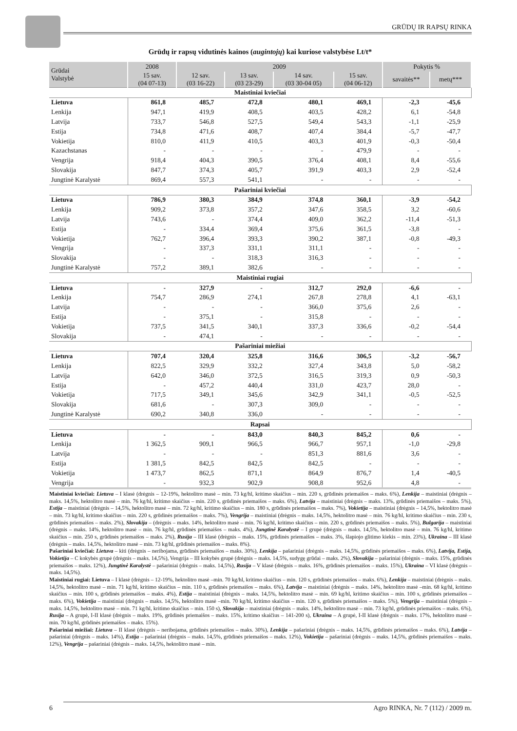GRŪDŲ IR RAPSŲ RINKA
Grūdų ir rapsų vidutinės kainos (augintojų) kai kuriose valstybėse Lt/t*
| Grūdai Valstybė | 2008 | 2009 | | | | Pokytis % | |
| --- | --- | --- | --- | --- | --- | --- | --- |
| | 15 sav. (04 07-13) | 12 sav. (03 16-22) | 13 sav. (03 23-29) | 14 sav. (03 30-04 05) | 15 sav. (04 06-12) | savaitės** | metų*** |
| Maistiniai kviečiai | | | | | | | |
| Lietuva | 861,8 | 485,7 | 472,8 | 480,1 | 469,1 | -2,3 | -45,6 |
| Lenkija | 947,1 | 419,9 | 408,5 | 403,5 | 428,2 | 6,1 | -54,8 |
| Latvija | 733,7 | 546,8 | 527,5 | 549,4 | 543,3 | -1,1 | -25,9 |
| Estija | 734,8 | 471,6 | 408,7 | 407,4 | 384,4 | -5,7 | -47,7 |
| Vokietija | 810,0 | 411,9 | 410,5 | 403,3 | 401,9 | -0,3 | -50,4 |
| Kazachstanas | - | - | - | - | 479,9 | - | - |
| Vengrija | 918,4 | 404,3 | 390,5 | 376,4 | 408,1 | 8,4 | -55,6 |
| Slovakija | 847,7 | 374,3 | 405,7 | 391,9 | 403,3 | 2,9 | -52,4 |
| Jungtinė Karalystė | 869,4 | 557,3 | 541,1 | - | - | - | - |
| Pašariniai kviečiai | | | | | | | |
| Lietuva | 786,9 | 380,3 | 384,9 | 374,8 | 360,1 | -3,9 | -54,2 |
| Lenkija | 909,2 | 373,8 | 357,2 | 347,6 | 358,5 | 3,2 | -60,6 |
| Latvija | 743,6 | - | 374,4 | 409,0 | 362,2 | -11,4 | -51,3 |
| Estija | - | 334,4 | 369,4 | 375,6 | 361,5 | -3,8 | - |
| Vokietija | 762,7 | 396,4 | 393,3 | 390,2 | 387,1 | -0,8 | -49,3 |
| Vengrija | - | 337,3 | 331,1 | 311,1 | - | - | - |
| Slovakija | - | - | 318,3 | 316,3 | - | - | - |
| Jungtinė Karalystė | 757,2 | 389,1 | 382,6 | - | - | - | - |
| Maistiniai rugiai | | | | | | | |
| Lietuva | - | 327,9 | - | 312,7 | 292,0 | -6,6 | - |
| Lenkija | 754,7 | 286,9 | 274,1 | 267,8 | 278,8 | 4,1 | -63,1 |
| Latvija | - | - | - | 366,0 | 375,6 | 2,6 | - |
| Estija | - | 375,1 | - | 315,8 | - | - | - |
| Vokietija | 737,5 | 341,5 | 340,1 | 337,3 | 336,6 | -0,2 | -54,4 |
| Slovakija | - | 474,1 | - | - | - | - | - |
| Pašariniai miežiai | | | | | | | |
| Lietuva | 707,4 | 320,4 | 325,8 | 316,6 | 306,5 | -3,2 | -56,7 |
| Lenkija | 822,5 | 329,9 | 332,2 | 327,4 | 343,8 | 5,0 | -58,2 |
| Latvija | 642,0 | 346,0 | 372,5 | 316,5 | 319,3 | 0,9 | -50,3 |
| Estija | - | 457,2 | 440,4 | 331,0 | 423,7 | 28,0 | - |
| Vokietija | 717,5 | 349,1 | 345,6 | 342,9 | 341,1 | -0,5 | -52,5 |
| Slovakija | 681,6 | - | 307,3 | 309,0 | - | - | - |
| Jungtinė Karalystė | 690,2 | 340,8 | 336,0 | - | - | - | - |
| Rapsai | | | | | | | |
| Lietuva | - | - | 843,0 | 840,3 | 845,2 | 0,6 | - |
| Lenkija | 1 362,5 | 909,1 | 966,5 | 966,7 | 957,1 | -1,0 | -29,8 |
| Latvija | - | - | - | 851,3 | 881,6 | 3,6 | - |
| Estija | 1 381,5 | 842,5 | 842,5 | 842,5 | - | - | - |
| Vokietija | 1 473,7 | 862,5 | 871,1 | 864,9 | 876,7 | 1,4 | -40,5 |
| Vengrija | - | 932,3 | 902,9 | 908,8 | 952,6 | 4,8 | - |
Maistiniai kviečiai: Lietuva – I klasė (drėgnis – 12-19%, hektolitro masė – min. 73 kg/hl, kritimo skaičius – min. 220 s, grūdinės priemaišos – maks. 6%), Lenkija – maistiniai (drėgnis – maks. 14,5%, hektolitro masė – min. 76 kg/hl, kritimo skaičius – min. 220 s, grūdinės priemaišos – maks. 6%), Latvija – maistiniai (drėgnis – maks. 13%, grūdinės priemaišos – maks. 5%), Estija – maistiniai (drėgnis – 14,5%, hektolitro masė – min. 72 kg/hl, kritimo skaičius – min. 180 s, grūdinės priemaišos – maks. 7%), Vokietija – maistiniai (drėgnis – 14,5%, hektolitro masė – min. 73 kg/hl, kritimo skaičius – min. 220 s, grūdinės priemaišos – maks. 7%), Vengrija – maistiniai (drėgnis – maks. 14,5%, hektolitro masė – min. 76 kg/hl, kritimo skaičius – min. 230 s, grūdinės priemaišos – maks. 2%), Slovakija – (drėgnis – maks. 14%, hektolitro masė – min. 76 kg/hl, kritimo skaičius – min. 220 s, grūdinės priemaišos – maks. 5%), Bulgarija – maistiniai (drėgnis – maks. 14%, hektolitro masė – min. 76 kg/hl, grūdinės priemaišos – maks. 4%), Jungtinė Karalystė – I grupė (drėgnis – maks. 14,5%, hektolitro masė – min. 76 kg/hl, kritimo skaičius – min. 250 s, grūdinės priemaišos – maks. 2%), Rusija – III klasė (drėgnis – maks. 15%, grūdinės priemaišos – maks. 3%, šlapiojo glitimo kiekis – min. 23%), Ukraina – III klasė (drėgnis – maks. 14,5%, hektolitro masė – min. 73 kg/hl, grūdinės priemaišos – maks. 8%).
Pašariniai kviečiai: Lietuva – kiti (drėgnis – neribojama, grūdinės priemaišos – maks. 30%), Lenkija – pašariniai (drėgnis – maks. 14,5%, grūdinės priemaišos – maks. 6%), Latvija, Estija, Vokietija – C kokybės grupė (drėgnis – maks. 14,5%), Vengrija – III kokybės grupė (drėgnis – maks. 14,5%, sudygę grūdai – maks. 2%), Slovakija – pašariniai (drėgnis – maks. 15%, grūdinės priemaišos – maks. 12%), Jungtinė Karalystė – pašariniai (drėgnis – maks. 14,5%), Rusija – V klasė (drėgnis – maks. 16%, grūdinės priemaišos – maks. 15%), Ukraina – VI klasė (drėgnis – maks. 14,5%).
Maistiniai rugiai: Lietuva – I klasė (drėgnis – 12-19%, hektolitro masė –min. 70 kg/hl, kritimo skaičius – min. 120 s, grūdinės priemaišos – maks. 6%), Lenkija – maistiniai (drėgnis – maks. 14,5%, hektolitro masė – min. 71 kg/hl, kritimo skaičius – min. 110 s, grūdinės priemaišos – maks. 6%), Latvija – maistiniai (drėgnis – maks. 14%, hektolitro masė –min. 68 kg/hl, kritimo skaičius – min. 100 s, grūdinės priemaišos – maks. 4%), Estija – maistiniai (drėgnis – maks. 14,5%, hektolitro masė – min. 69 kg/hl, kritimo skaičius – min. 100 s, grūdinės priemaišos – maks. 6%), Vokietija – maistiniai (drėgnis – maks. 14,5%, hektolitro masė –min. 70 kg/hl, kritimo skaičius – min. 120 s, grūdinės priemaišos – maks. 5%), Vengrija – maistiniai (drėgnis – maks. 14,5%, hektolitro masė – min. 71 kg/hl, kritimo skaičius – min. 150 s), Slovakija – maistiniai (drėgnis – maks. 14%, hektolitro masė – min. 73 kg/hl, grūdinės priemaišos – maks. 6%), Rusija – A grupė, I-II klasė (drėgnis – maks. 19%, grūdinės priemaišos – maks. 15%, kritimo skaičius – 141-200 s), Ukraina – A grupė, I-II klasė (drėgnis – maks. 17%, hektolitro masė – min. 70 kg/hl, grūdinės priemaišos – maks. 15%).
Pašariniai miežiai: Lietuva – II klasė (drėgnis – neribojama, grūdinės priemaišos – maks. 30%), Lenkija – pašariniai (drėgnis – maks. 14,5%, grūdinės priemaišos – maks. 6%), Latvija – pašariniai (drėgnis – maks. 14%), Estija – pašariniai (drėgnis – maks. 14,5%, grūdinės priemaišos – maks. 12%), Vokietija – pašariniai (drėgnis – maks. 14,5%, grūdinės priemaišos – maks. 12%), Vengrija – pašariniai (drėgnis – maks. 14,5%, hektolitro masė – min.
6 Agro RINKA, Nr. 7 (112) / 2009 m.